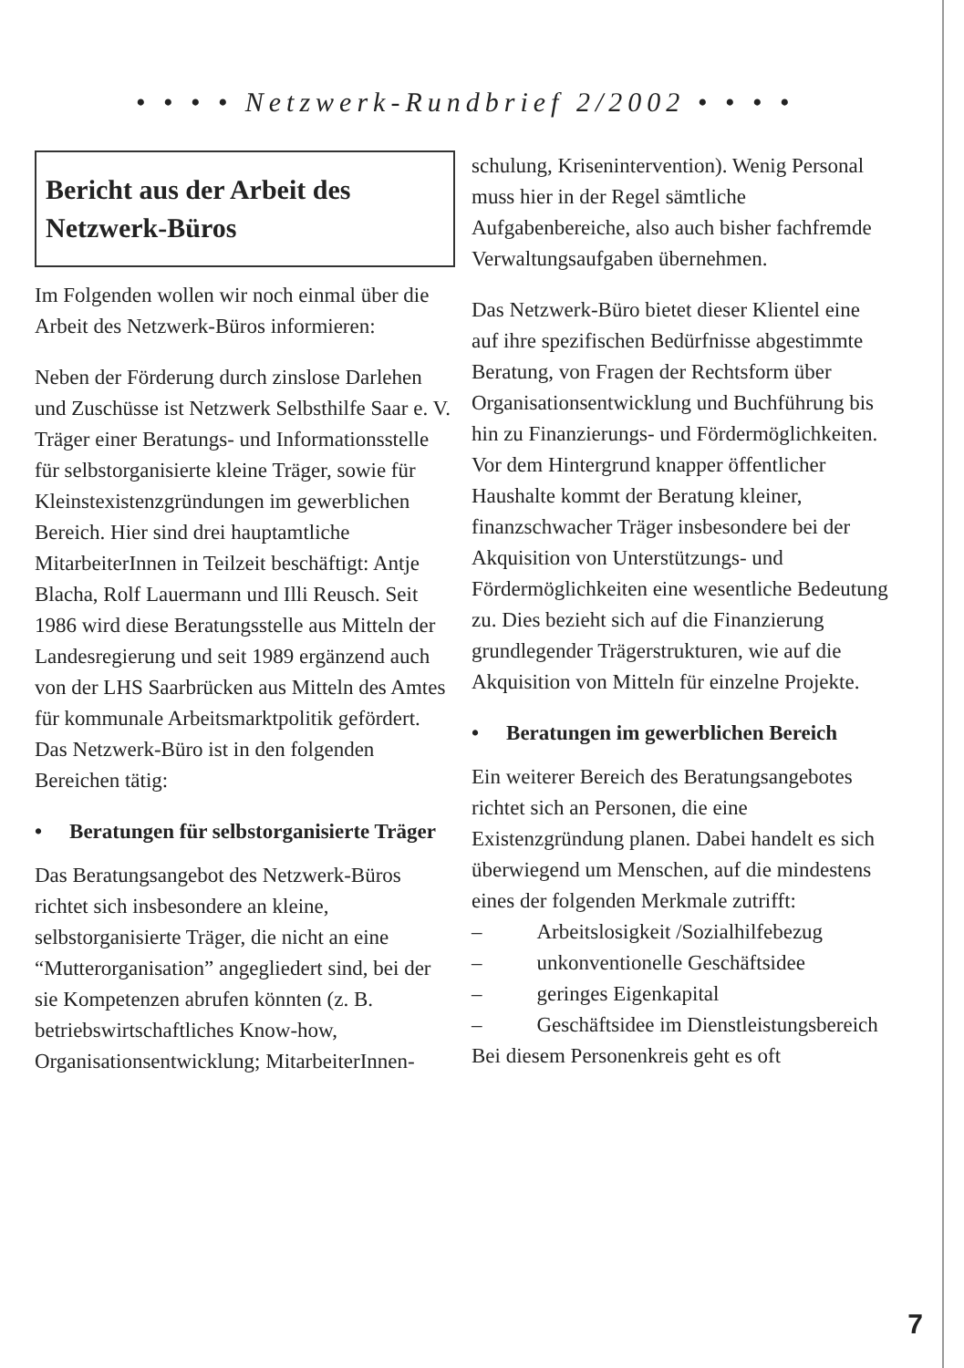• • • • Netzwerk-Rundbrief 2/2002 • • • •
Bericht aus der Arbeit des Netzwerk-Büros
Im Folgenden wollen wir noch einmal über die Arbeit des Netzwerk-Büros informieren:
Neben der Förderung durch zinslose Darlehen und Zuschüsse ist Netzwerk Selbsthilfe Saar e. V. Träger einer Beratungs- und Informationsstelle für selbstorganisierte kleine Träger, sowie für Kleinstexistenzgründungen im gewerblichen Bereich. Hier sind drei hauptamtliche MitarbeiterInnen in Teilzeit beschäftigt: Antje Blacha, Rolf Lauermann und Illi Reusch. Seit 1986 wird diese Beratungsstelle aus Mitteln der Landesregierung und seit 1989 ergänzend auch von der LHS Saarbrücken aus Mitteln des Amtes für kommunale Arbeitsmarktpolitik gefördert.
Das Netzwerk-Büro ist in den folgenden Bereichen tätig:
• Beratungen für selbstorganisierte Träger
Das Beratungsangebot des Netzwerk-Büros richtet sich insbesondere an kleine, selbstorganisierte Träger, die nicht an eine “Mutterorganisation” angegliedert sind, bei der sie Kompetenzen abrufen könnten (z. B. betriebswirtschaftliches Know-how, Organisationsentwicklung; MitarbeiterInnen-
schulung, Krisenintervention). Wenig Personal muss hier in der Regel sämtliche Aufgabenbereiche, also auch bisher fachfremde Verwaltungsaufgaben übernehmen.
Das Netzwerk-Büro bietet dieser Klientel eine auf ihre spezifischen Bedürfnisse abgestimmte Beratung, von Fragen der Rechtsform über Organisationsentwicklung und Buchführung bis hin zu Finanzierungs- und Fördermöglichkeiten. Vor dem Hintergrund knapper öffentlicher Haushalte kommt der Beratung kleiner, finanzschwacher Träger insbesondere bei der Akquisition von Unterstützungs- und Fördermöglichkeiten eine wesentliche Bedeutung zu. Dies bezieht sich auf die Finanzierung grundlegender Trägerstrukturen, wie auf die Akquisition von Mitteln für einzelne Projekte.
• Beratungen im gewerblichen Bereich
Ein weiterer Bereich des Beratungsangebotes richtet sich an Personen, die eine Existenzgründung planen. Dabei handelt es sich überwiegend um Menschen, auf die mindestens eines der folgenden Merkmale zutrifft:
– Arbeitslosigkeit /Sozialhilfebezug
– unkonventionelle Geschäftsidee
– geringes Eigenkapital
– Geschäftsidee im Dienstleistungsbereich
Bei diesem Personenkreis geht es oft
7